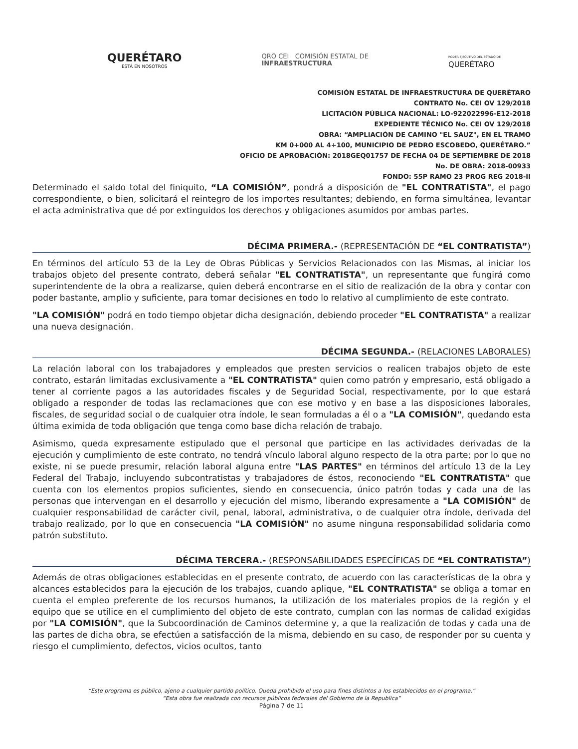QUERÉTARO
ESTÁ EN NOSOTROS
QRO CEI COMISIÓN ESTATAL DE
INFRAESTRUCTURA
PODER EJECUTIVO DEL ESTADO DE
QUERÉTARO
COMISIÓN ESTATAL DE INFRAESTRUCTURA DE QUERÉTARO
CONTRATO No. CEI OV 129/2018
LICITACIÓN PÚBLICA NACIONAL: LO-922022996-E12-2018
EXPEDIENTE TÉCNICO No. CEI OV 129/2018
OBRA: “AMPLIACIÓN DE CAMINO "EL SAUZ", EN EL TRAMO
KM 0+000 AL 4+100, MUNICIPIO DE PEDRO ESCOBEDO, QUERÉTARO.”
OFICIO DE APROBACIÓN: 2018GEQ01757 DE FECHA 04 DE SEPTIEMBRE DE 2018
No. DE OBRA: 2018-00933
FONDO: 55P RAMO 23 PROG REG 2018-II
Determinado el saldo total del finiquito, “LA COMISIÓN”, pondrá a disposición de "EL CONTRATISTA", el pago correspondiente, o bien, solicitará el reintegro de los importes resultantes; debiendo, en forma simultánea, levantar el acta administrativa que dé por extinguidos los derechos y obligaciones asumidos por ambas partes.
DÉCIMA PRIMERA.- (REPRESENTACIÓN DE “EL CONTRATISTA”)
En términos del artículo 53 de la Ley de Obras Públicas y Servicios Relacionados con las Mismas, al iniciar los trabajos objeto del presente contrato, deberá señalar "EL CONTRATISTA", un representante que fungirá como superintendente de la obra a realizarse, quien deberá encontrarse en el sitio de realización de la obra y contar con poder bastante, amplio y suficiente, para tomar decisiones en todo lo relativo al cumplimiento de este contrato.
"LA COMISIÓN" podrá en todo tiempo objetar dicha designación, debiendo proceder "EL CONTRATISTA" a realizar una nueva designación.
DÉCIMA SEGUNDA.- (RELACIONES LABORALES)
La relación laboral con los trabajadores y empleados que presten servicios o realicen trabajos objeto de este contrato, estarán limitadas exclusivamente a "EL CONTRATISTA" quien como patrón y empresario, está obligado a tener al corriente pagos a las autoridades fiscales y de Seguridad Social, respectivamente, por lo que estará obligado a responder de todas las reclamaciones que con ese motivo y en base a las disposiciones laborales, fiscales, de seguridad social o de cualquier otra índole, le sean formuladas a él o a "LA COMISIÓN", quedando esta última eximida de toda obligación que tenga como base dicha relación de trabajo.
Asimismo, queda expresamente estipulado que el personal que participe en las actividades derivadas de la ejecución y cumplimiento de este contrato, no tendrá vínculo laboral alguno respecto de la otra parte; por lo que no existe, ni se puede presumir, relación laboral alguna entre "LAS PARTES" en términos del artículo 13 de la Ley Federal del Trabajo, incluyendo subcontratistas y trabajadores de éstos, reconociendo "EL CONTRATISTA" que cuenta con los elementos propios suficientes, siendo en consecuencia, único patrón todas y cada una de las personas que intervengan en el desarrollo y ejecución del mismo, liberando expresamente a "LA COMISIÓN" de cualquier responsabilidad de carácter civil, penal, laboral, administrativa, o de cualquier otra índole, derivada del trabajo realizado, por lo que en consecuencia "LA COMISIÓN" no asume ninguna responsabilidad solidaria como patrón substituto.
DÉCIMA TERCERA.- (RESPONSABILIDADES ESPECÍFICAS DE “EL CONTRATISTA”)
Además de otras obligaciones establecidas en el presente contrato, de acuerdo con las características de la obra y alcances establecidos para la ejecución de los trabajos, cuando aplique, "EL CONTRATISTA" se obliga a tomar en cuenta el empleo preferente de los recursos humanos, la utilización de los materiales propios de la región y el equipo que se utilice en el cumplimiento del objeto de este contrato, cumplan con las normas de calidad exigidas por "LA COMISIÓN", que la Subcoordinación de Caminos determine y, a que la realización de todas y cada una de las partes de dicha obra, se efectúen a satisfacción de la misma, debiendo en su caso, de responder por su cuenta y riesgo el cumplimiento, defectos, vicios ocultos, tanto
“Este programa es público, ajeno a cualquier partido político. Queda prohibido el uso para fines distintos a los establecidos en el programa.”
“Esta obra fue realizada con recursos públicos federales del Gobierno de la Republica”
Página 7 de 11